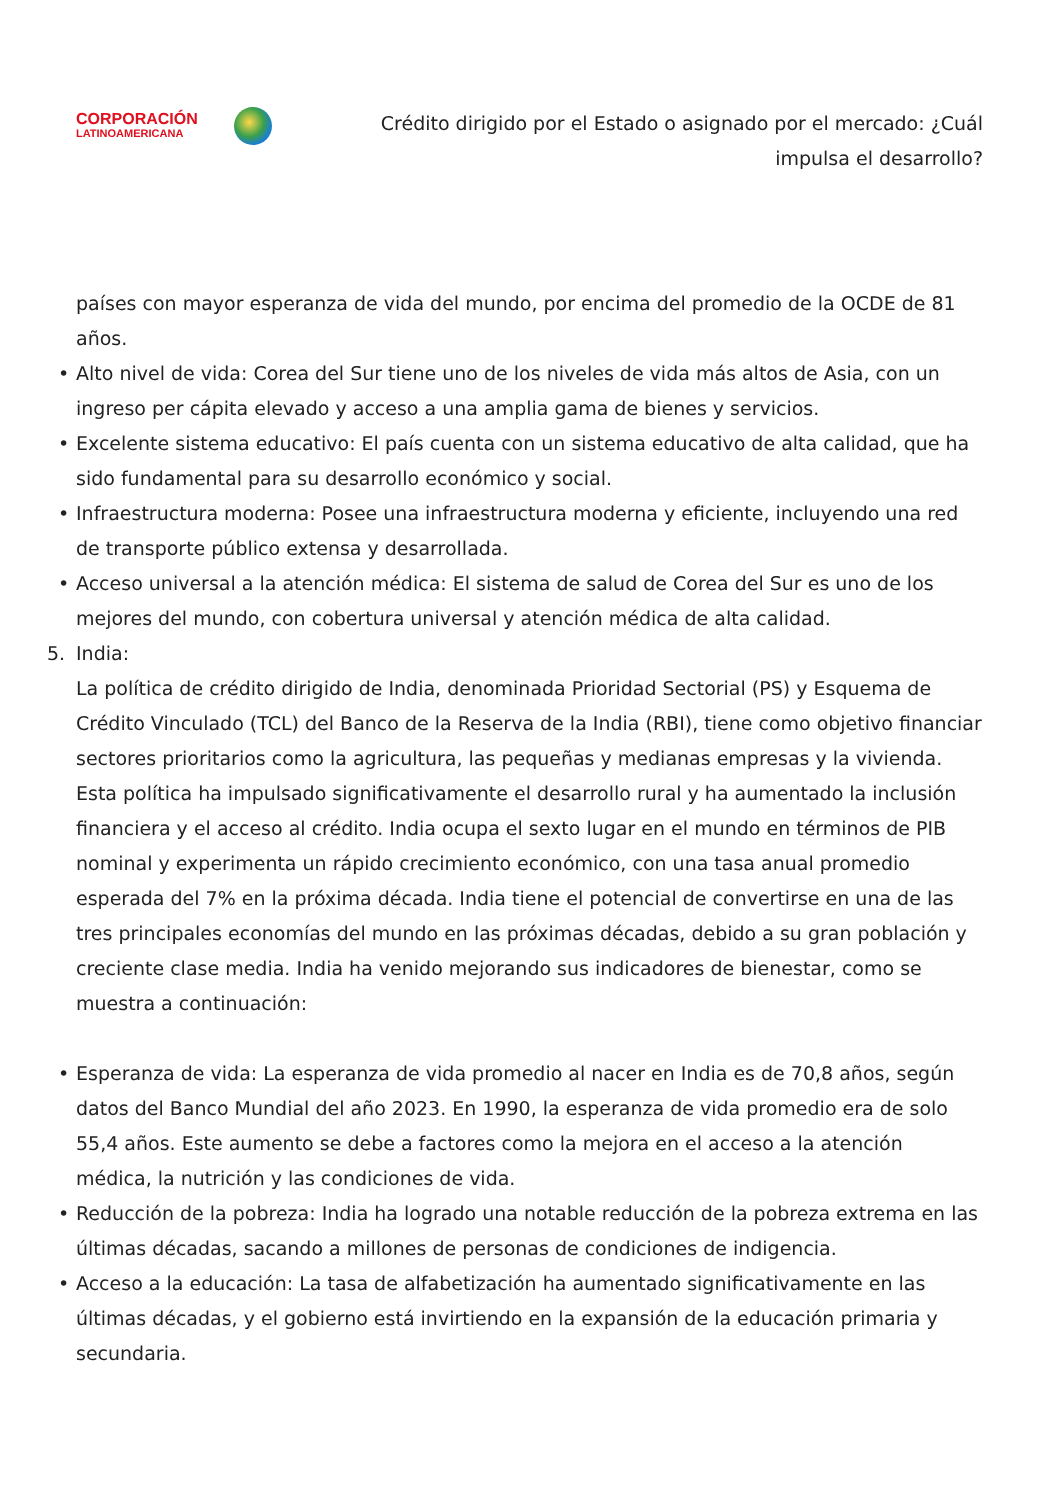CORPORACIÓN
LATINOAMERICANA
Crédito dirigido por el Estado o asignado por el mercado: ¿Cuál
impulsa el desarrollo?
países con mayor esperanza de vida del mundo, por encima del promedio de la OCDE de 81 años.
• Alto nivel de vida: Corea del Sur tiene uno de los niveles de vida más altos de Asia, con un ingreso per cápita elevado y acceso a una amplia gama de bienes y servicios.
• Excelente sistema educativo: El país cuenta con un sistema educativo de alta calidad, que ha sido fundamental para su desarrollo económico y social.
• Infraestructura moderna: Posee una infraestructura moderna y eficiente, incluyendo una red de transporte público extensa y desarrollada.
• Acceso universal a la atención médica: El sistema de salud de Corea del Sur es uno de los mejores del mundo, con cobertura universal y atención médica de alta calidad.
5. India:
La política de crédito dirigido de India, denominada Prioridad Sectorial (PS) y Esquema de Crédito Vinculado (TCL) del Banco de la Reserva de la India (RBI), tiene como objetivo financiar sectores prioritarios como la agricultura, las pequeñas y medianas empresas y la vivienda. Esta política ha impulsado significativamente el desarrollo rural y ha aumentado la inclusión financiera y el acceso al crédito. India ocupa el sexto lugar en el mundo en términos de PIB nominal y experimenta un rápido crecimiento económico, con una tasa anual promedio esperada del 7% en la próxima década. India tiene el potencial de convertirse en una de las tres principales economías del mundo en las próximas décadas, debido a su gran población y creciente clase media. India ha venido mejorando sus indicadores de bienestar, como se muestra a continuación:
• Esperanza de vida: La esperanza de vida promedio al nacer en India es de 70,8 años, según datos del Banco Mundial del año 2023. En 1990, la esperanza de vida promedio era de solo 55,4 años. Este aumento se debe a factores como la mejora en el acceso a la atención médica, la nutrición y las condiciones de vida.
• Reducción de la pobreza: India ha logrado una notable reducción de la pobreza extrema en las últimas décadas, sacando a millones de personas de condiciones de indigencia.
• Acceso a la educación: La tasa de alfabetización ha aumentado significativamente en las últimas décadas, y el gobierno está invirtiendo en la expansión de la educación primaria y secundaria.